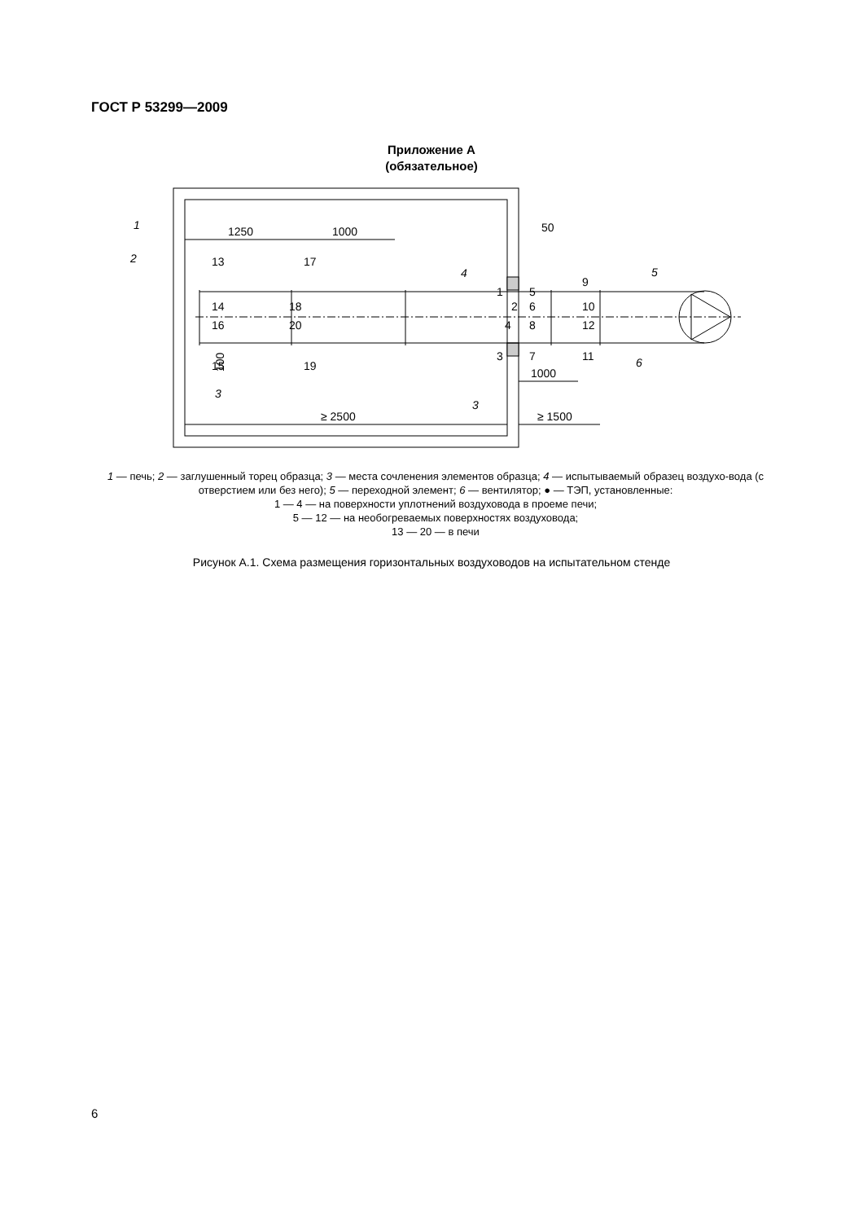ГОСТ Р 53299—2009
Приложение А
(обязательное)
1250
1000
50
≥ 2500
≥ 1500
1000
13
17
14
16
18
20
15
19
1
2
4
3
5
6
8
7
9
10
12
11
1
2
3
3
4
5
6
100
1 — печь; 2 — заглушенный торец образца; 3 — места сочленения элементов образца; 4 — испытываемый образец воздухо-вода (с отверстием или без него); 5 — переходной элемент; 6 — вентилятор; ● — ТЭП, установленные:
1 — 4 — на поверхности уплотнений воздуховода в проеме печи;
5 — 12 — на необогреваемых поверхностях воздуховода;
13 — 20 — в печи
Рисунок А.1. Схема размещения горизонтальных воздуховодов на испытательном стенде
6